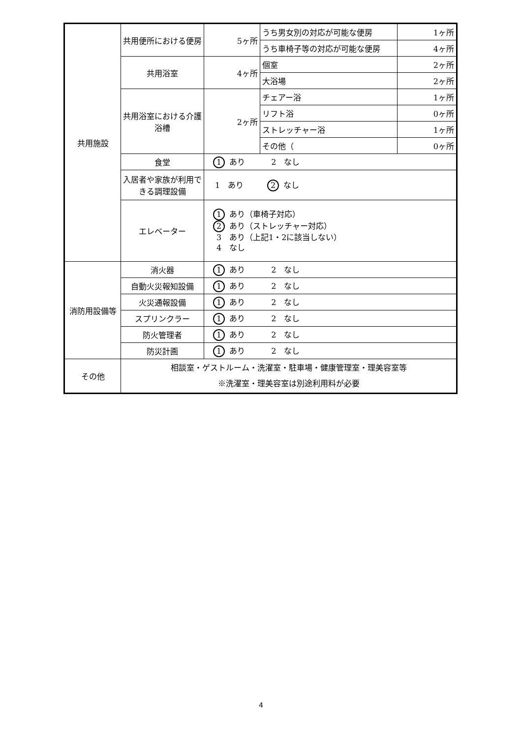| 共用施設 | 共用便所における便房 | 5ヶ所 | うち男女別の対応が可能な便房 | 1ヶ所 |
| | | | うち車椅子等の対応が可能な便房 | 4ヶ所 |
| | 共用浴室 | 4ヶ所 | 個室 | 2ヶ所 |
| | | | 大浴場 | 2ヶ所 |
| | 共用浴室における介護浴槽 | 2ヶ所 | チェアー浴 | 1ヶ所 |
| | | | リフト浴 | 0ヶ所 |
| | | | ストレッチャー浴 | 1ヶ所 |
| | | | その他（ | 0ヶ所 |
| | 食堂 | 1 あり 2 なし | | |
| | 入居者や家族が利用できる調理設備 | 1 あり 2 なし | | |
| | エレベーター | 1 あり（車椅子対応） 2 あり（ストレッチャー対応） 3 あり（上記1・2に該当しない） 4 なし | | |
| 消防用設備等 | 消火器 | 1 あり 2 なし | | |
| | 自動火災報知設備 | 1 あり 2 なし | | |
| | 火災通報設備 | 1 あり 2 なし | | |
| | スプリンクラー | 1 あり 2 なし | | |
| | 防火管理者 | 1 あり 2 なし | | |
| | 防災計画 | 1 あり 2 なし | | |
| その他 | 相談室・ゲストルーム・洗濯室・駐車場・健康管理室・理美容室等 ※洗濯室・理美容室は別途利用料が必要 | | | |
4